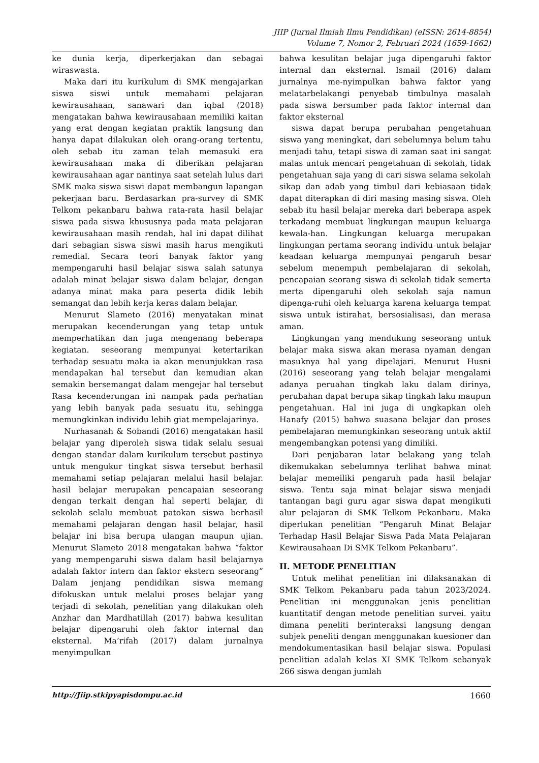JIIP (Jurnal Ilmiah Ilmu Pendidikan) (eISSN: 2614-8854)
Volume 7, Nomor 2, Februari 2024 (1659-1662)
ke dunia kerja, diperkerjakan dan sebagai wiraswasta.
Maka dari itu kurikulum di SMK mengajarkan siswa siswi untuk memahami pelajaran kewirausahaan, sanawari dan iqbal (2018) mengatakan bahwa kewirausahaan memiliki kaitan yang erat dengan kegiatan praktik langsung dan hanya dapat dilakukan oleh orang-orang tertentu, oleh sebab itu zaman telah memasuki era kewirausahaan maka di diberikan pelajaran kewirausahaan agar nantinya saat setelah lulus dari SMK maka siswa siswi dapat membangun lapangan pekerjaan baru. Berdasarkan pra-survey di SMK Telkom pekanbaru bahwa rata-rata hasil belajar siswa pada siswa khususnya pada mata pelajaran kewirausahaan masih rendah, hal ini dapat dilihat dari sebagian siswa siswi masih harus mengikuti remedial. Secara teori banyak faktor yang mempengaruhi hasil belajar siswa salah satunya adalah minat belajar siswa dalam belajar, dengan adanya minat maka para peserta didik lebih semangat dan lebih kerja keras dalam belajar.
Menurut Slameto (2016) menyatakan minat merupakan kecenderungan yang tetap untuk memperhatikan dan juga mengenang beberapa kegiatan. seseorang mempunyai ketertarikan terhadap sesuatu maka ia akan menunjukkan rasa mendapakan hal tersebut dan kemudian akan semakin bersemangat dalam mengejar hal tersebut Rasa kecenderungan ini nampak pada perhatian yang lebih banyak pada sesuatu itu, sehingga memungkinkan individu lebih giat mempelajarinya.
Nurhasanah & Sobandi (2016) mengatakan hasil belajar yang diperoleh siswa tidak selalu sesuai dengan standar dalam kurikulum tersebut pastinya untuk mengukur tingkat siswa tersebut berhasil memahami setiap pelajaran melalui hasil belajar. hasil belajar merupakan pencapaian seseorang dengan terkait dengan hal seperti belajar, di sekolah selalu membuat patokan siswa berhasil memahami pelajaran dengan hasil belajar, hasil belajar ini bisa berupa ulangan maupun ujian. Menurut Slameto 2018 mengatakan bahwa “faktor yang mempengaruhi siswa dalam hasil belajarnya adalah faktor intern dan faktor ekstern seseorang” Dalam jenjang pendidikan siswa memang difokuskan untuk melalui proses belajar yang terjadi di sekolah, penelitian yang dilakukan oleh Anzhar dan Mardhatillah (2017) bahwa kesulitan belajar dipengaruhi oleh faktor internal dan eksternal. Ma’rifah (2017) dalam jurnalnya menyimpulkan
bahwa kesulitan belajar juga dipengaruhi faktor internal dan eksternal. Ismail (2016) dalam jurnalnya me-nyimpulkan bahwa faktor yang melatarbelakangi penyebab timbulnya masalah pada siswa bersumber pada faktor internal dan faktor eksternal
siswa dapat berupa perubahan pengetahuan siswa yang meningkat, dari sebelumnya belum tahu menjadi tahu, tetapi siswa di zaman saat ini sangat malas untuk mencari pengetahuan di sekolah, tidak pengetahuan saja yang di cari siswa selama sekolah sikap dan adab yang timbul dari kebiasaan tidak dapat diterapkan di diri masing masing siswa. Oleh sebab itu hasil belajar mereka dari beberapa aspek terkadang membuat lingkungan maupun keluarga kewala-han. Lingkungan keluarga merupakan lingkungan pertama seorang individu untuk belajar keadaan keluarga mempunyai pengaruh besar sebelum menempuh pembelajaran di sekolah, pencapaian seorang siswa di sekolah tidak semerta merta dipengaruhi oleh sekolah saja namun dipenga-ruhi oleh keluarga karena keluarga tempat siswa untuk istirahat, bersosialisasi, dan merasa aman.
Lingkungan yang mendukung seseorang untuk belajar maka siswa akan merasa nyaman dengan masuknya hal yang dipelajari. Menurut Husni (2016) seseorang yang telah belajar mengalami adanya peruahan tingkah laku dalam dirinya, perubahan dapat berupa sikap tingkah laku maupun pengetahuan. Hal ini juga di ungkapkan oleh Hanafy (2015) bahwa suasana belajar dan proses pembelajaran memungkinkan seseorang untuk aktif mengembangkan potensi yang dimiliki.
Dari penjabaran latar belakang yang telah dikemukakan sebelumnya terlihat bahwa minat belajar memeiliki pengaruh pada hasil belajar siswa. Tentu saja minat belajar siswa menjadi tantangan bagi guru agar siswa dapat mengikuti alur pelajaran di SMK Telkom Pekanbaru. Maka diperlukan penelitian “Pengaruh Minat Belajar Terhadap Hasil Belajar Siswa Pada Mata Pelajaran Kewirausahaan Di SMK Telkom Pekanbaru”.
II. METODE PENELITIAN
Untuk melihat penelitian ini dilaksanakan di SMK Telkom Pekanbaru pada tahun 2023/2024. Penelitian ini menggunakan jenis penelitian kuantitatif dengan metode penelitian survei. yaitu dimana peneliti berinteraksi langsung dengan subjek peneliti dengan menggunakan kuesioner dan mendokumentasikan hasil belajar siswa. Populasi penelitian adalah kelas XI SMK Telkom sebanyak 266 siswa dengan jumlah
http://Jiip.stkipyapisdompu.ac.id 1660